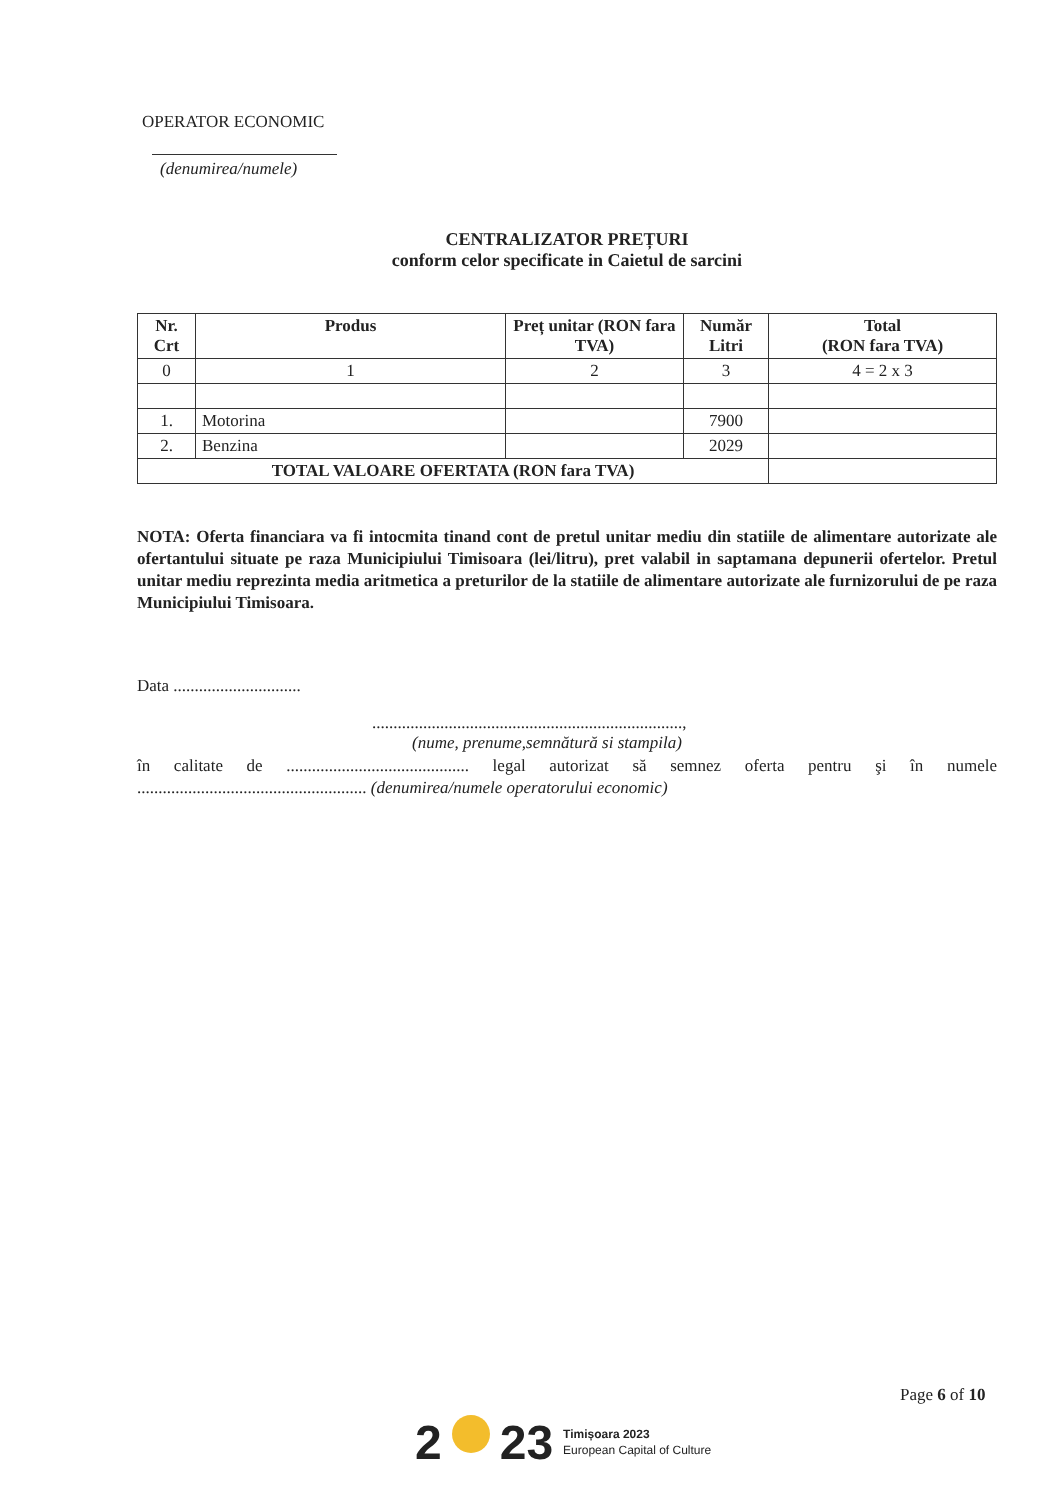OPERATOR ECONOMIC
(denumirea/numele)
CENTRALIZATOR PREȚURI
conform celor specificate in Caietul de sarcini
| Nr. Crt | Produs | Preț unitar (RON fara TVA) | Număr Litri | Total (RON fara TVA) |
| --- | --- | --- | --- | --- |
| 0 | 1 | 2 | 3 | 4 = 2 x 3 |
| 1. | Motorina | | 7900 | |
| 2. | Benzina | | 2029 | |
| TOTAL VALOARE OFERTATA (RON fara TVA) | | | | |
NOTA: Oferta financiara va fi intocmita tinand cont de pretul unitar mediu din statiile de alimentare autorizate ale ofertantului situate pe raza Municipiului Timisoara (lei/litru), pret valabil in saptamana depunerii ofertelor. Pretul unitar mediu reprezinta media aritmetica a preturilor de la statiile de alimentare autorizate ale furnizorului de pe raza Municipiului Timisoara.
Data ..............................
.........................................................................,
(nume, prenume,semnătură si stampila)
în calitate de ........................................... legal autorizat să semnez oferta pentru şi în numele ...................................................... (denumirea/numele operatorului economic)
Page 6 of 10
2 23
Timișoara 2023
European Capital of Culture